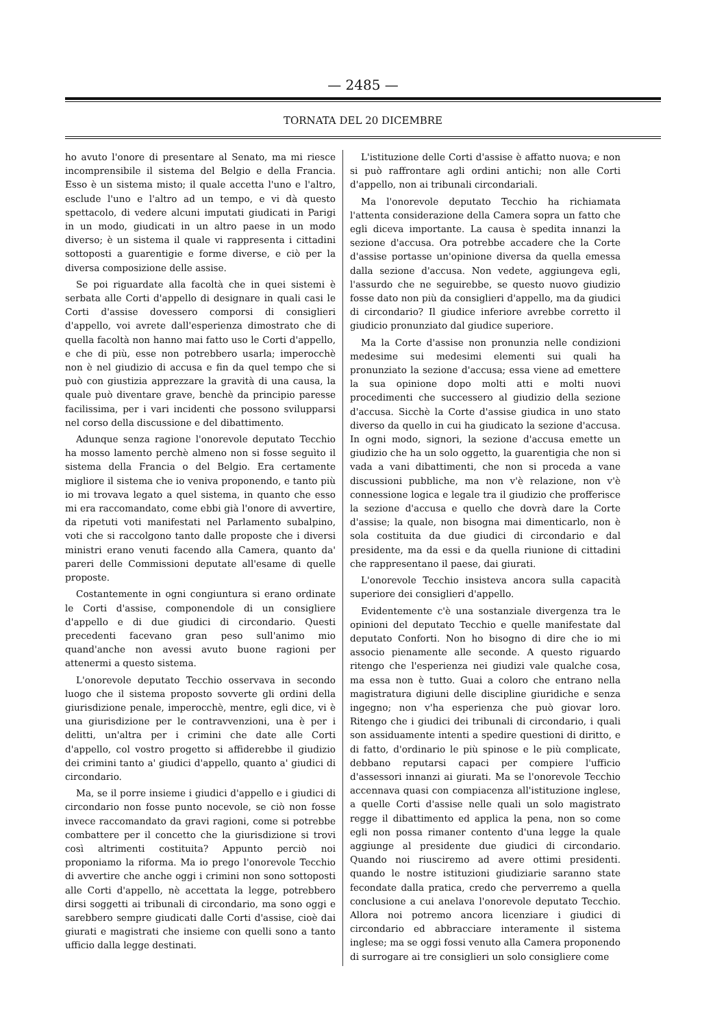— 2485 —
TORNATA DEL 20 DICEMBRE
ho avuto l'onore di presentare al Senato, ma mi riesce incomprensibile il sistema del Belgio e della Francia. Esso è un sistema misto; il quale accetta l'uno e l'altro, esclude l'uno e l'altro ad un tempo, e vi dà questo spettacolo, di vedere alcuni imputati giudicati in Parigi in un modo, giudicati in un altro paese in un modo diverso; è un sistema il quale vi rappresenta i cittadini sottoposti a guarentigie e forme diverse, e ciò per la diversa composizione delle assise.
Se poi riguardate alla facoltà che in quei sistemi è serbata alle Corti d'appello di designare in quali casi le Corti d'assise dovessero comporsi di consiglieri d'appello, voi avrete dall'esperienza dimostrato che di quella facoltà non hanno mai fatto uso le Corti d'appello, e che di più, esse non potrebbero usarla; imperocchè non è nel giudizio di accusa e fin da quel tempo che si può con giustizia apprezzare la gravità di una causa, la quale può diventare grave, benchè da principio paresse facilissima, per i vari incidenti che possono svilupparsi nel corso della discussione e del dibattimento.
Adunque senza ragione l'onorevole deputato Tecchio ha mosso lamento perchè almeno non si fosse seguìto il sistema della Francia o del Belgio. Era certamente migliore il sistema che io veniva proponendo, e tanto più io mi trovava legato a quel sistema, in quanto che esso mi era raccomandato, come ebbi già l'onore di avvertire, da ripetuti voti manifestati nel Parlamento subalpino, voti che si raccolgono tanto dalle proposte che i diversi ministri erano venuti facendo alla Camera, quanto da' pareri delle Commissioni deputate all'esame di quelle proposte.
Costantemente in ogni congiuntura si erano ordinate le Corti d'assise, componendole di un consigliere d'appello e di due giudici di circondario. Questi precedenti facevano gran peso sull'animo mio quand'anche non avessi avuto buone ragioni per attenermi a questo sistema.
L'onorevole deputato Tecchio osservava in secondo luogo che il sistema proposto sovverte gli ordini della giurisdizione penale, imperocchè, mentre, egli dice, vi è una giurisdizione per le contravvenzioni, una è per i delitti, un'altra per i crimini che date alle Corti d'appello, col vostro progetto si affiderebbe il giudizio dei crimini tanto a' giudici d'appello, quanto a' giudici di circondario.
Ma, se il porre insieme i giudici d'appello e i giudici di circondario non fosse punto nocevole, se ciò non fosse invece raccomandato da gravi ragioni, come si potrebbe combattere per il concetto che la giurisdizione si trovi così altrimenti costituita? Appunto perciò noi proponiamo la riforma. Ma io prego l'onorevole Tecchio di avvertire che anche oggi i crimini non sono sottoposti alle Corti d'appello, nè accettata la legge, potrebbero dirsi soggetti ai tribunali di circondario, ma sono oggi e sarebbero sempre giudicati dalle Corti d'assise, cioè dai giurati e magistrati che insieme con quelli sono a tanto ufficio dalla legge destinati.
L'istituzione delle Corti d'assise è affatto nuova; e non si può raffrontare agli ordini antichi; non alle Corti d'appello, non ai tribunali circondariali.
Ma l'onorevole deputato Tecchio ha richiamata l'attenta considerazione della Camera sopra un fatto che egli diceva importante. La causa è spedita innanzi la sezione d'accusa. Ora potrebbe accadere che la Corte d'assise portasse un'opinione diversa da quella emessa dalla sezione d'accusa. Non vedete, aggiungeva egli, l'assurdo che ne seguirebbe, se questo nuovo giudizio fosse dato non più da consiglieri d'appello, ma da giudici di circondario? Il giudice inferiore avrebbe corretto il giudicio pronunziato dal giudice superiore.
Ma la Corte d'assise non pronunzia nelle condizioni medesime sui medesimi elementi sui quali ha pronunziato la sezione d'accusa; essa viene ad emettere la sua opinione dopo molti atti e molti nuovi procedimenti che successero al giudizio della sezione d'accusa. Sicchè la Corte d'assise giudica in uno stato diverso da quello in cui ha giudicato la sezione d'accusa. In ogni modo, signori, la sezione d'accusa emette un giudizio che ha un solo oggetto, la guarentigia che non si vada a vani dibattimenti, che non si proceda a vane discussioni pubbliche, ma non v'è relazione, non v'è connessione logica e legale tra il giudizio che profferisce la sezione d'accusa e quello che dovrà dare la Corte d'assise; la quale, non bisogna mai dimenticarlo, non è sola costituita da due giudici di circondario e dal presidente, ma da essi e da quella riunione di cittadini che rappresentano il paese, dai giurati.
L'onorevole Tecchio insisteva ancora sulla capacità superiore dei consiglieri d'appello.
Evidentemente c'è una sostanziale divergenza tra le opinioni del deputato Tecchio e quelle manifestate dal deputato Conforti. Non ho bisogno di dire che io mi associo pienamente alle seconde. A questo riguardo ritengo che l'esperienza nei giudizi vale qualche cosa, ma essa non è tutto. Guai a coloro che entrano nella magistratura digiuni delle discipline giuridiche e senza ingegno; non v'ha esperienza che può giovar loro. Ritengo che i giudici dei tribunali di circondario, i quali son assiduamente intenti a spedire questioni di diritto, e di fatto, d'ordinario le più spinose e le più complicate, debbano reputarsi capaci per compiere l'ufficio d'assessori innanzi ai giurati. Ma se l'onorevole Tecchio accennava quasi con compiacenza all'istituzione inglese, a quelle Corti d'assise nelle quali un solo magistrato regge il dibattimento ed applica la pena, non so come egli non possa rimaner contento d'una legge la quale aggiunge al presidente due giudici di circondario. Quando noi riusciremo ad avere ottimi presidenti. quando le nostre istituzioni giudiziarie saranno state fecondate dalla pratica, credo che perverremo a quella conclusione a cui anelava l'onorevole deputato Tecchio. Allora noi potremo ancora licenziare i giudici di circondario ed abbracciare interamente il sistema inglese; ma se oggi fossi venuto alla Camera proponendo di surrogare ai tre consiglieri un solo consigliere come